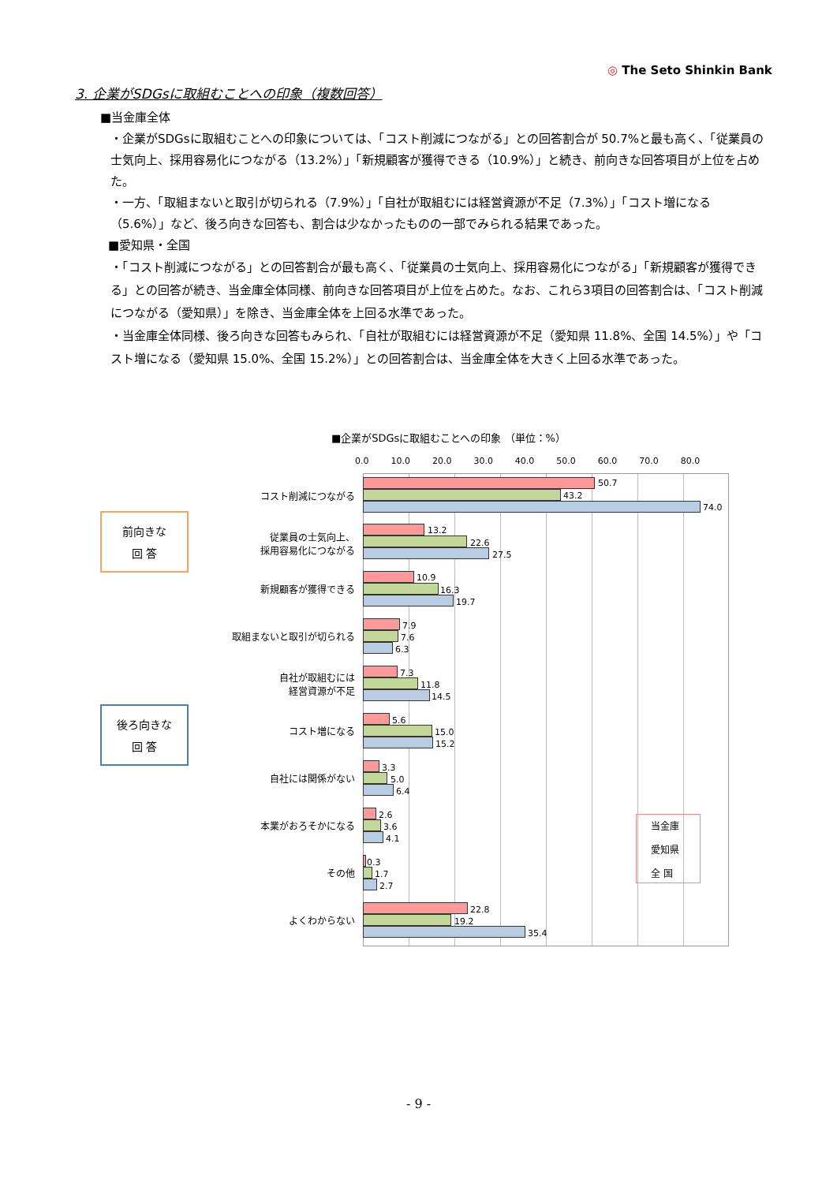◎ The Seto Shinkin Bank
3. 企業がSDGsに取組むことへの印象（複数回答）
■当金庫全体
・企業がSDGsに取組むことへの印象については、「コスト削減につながる」との回答割合が 50.7%と最も高く、「従業員の士気向上、採用容易化につながる（13.2%）」「新規顧客が獲得できる（10.9%）」と続き、前向きな回答項目が上位を占めた。
・一方、「取組まないと取引が切られる（7.9%）」「自社が取組むには経営資源が不足（7.3%）」「コスト増になる（5.6%）」など、後ろ向きな回答も、割合は少なかったものの一部でみられる結果であった。
■愛知県・全国
・「コスト削減につながる」との回答割合が最も高く、「従業員の士気向上、採用容易化につながる」「新規顧客が獲得できる」との回答が続き、当金庫全体同様、前向きな回答項目が上位を占めた。なお、これら3項目の回答割合は、「コスト削減につながる（愛知県）」を除き、当金庫全体を上回る水準であった。
・当金庫全体同様、後ろ向きな回答もみられ、「自社が取組むには経営資源が不足（愛知県 11.8%、全国 14.5%）」や「コスト増になる（愛知県 15.0%、全国 15.2%）」との回答割合は、当金庫全体を大きく上回る水準であった。
■企業がSDGsに取組むことへの印象 （単位：%）
0.0 10.0 20.0 30.0 40.0 50.0 60.0 70.0 80.0
前向きな
回 答
後ろ向きな
回 答
当金庫
愛知県
全 国
コスト削減につながる
50.7
43.2
74.0
従業員の士気向上、
採用容易化につながる
13.2
22.6
27.5
新規顧客が獲得できる
10.9
16.3
19.7
取組まないと取引が切られる
7.9
7.6
6.3
自社が取組むには
経営資源が不足
7.3
11.8
14.5
コスト増になる
5.6
15.0
15.2
自社には関係がない
3.3
5.0
6.4
本業がおろそかになる
2.6
3.6
4.1
その他
0.3
1.7
2.7
よくわからない
22.8
19.2
35.4
- 9 -